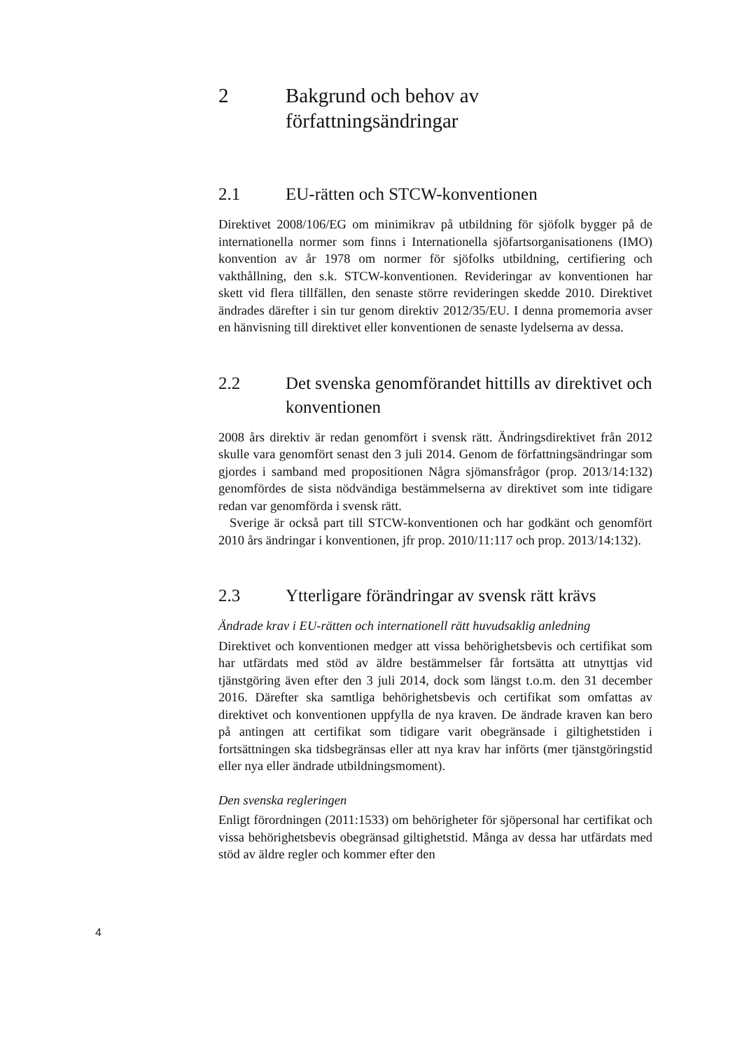2 Bakgrund och behov av författningsändringar
2.1 EU-rätten och STCW-konventionen
Direktivet 2008/106/EG om minimikrav på utbildning för sjöfolk bygger på de internationella normer som finns i Internationella sjöfartsorganisationens (IMO) konvention av år 1978 om normer för sjöfolks utbildning, certifiering och vakthållning, den s.k. STCW-konventionen. Revideringar av konventionen har skett vid flera tillfällen, den senaste större revideringen skedde 2010. Direktivet ändrades därefter i sin tur genom direktiv 2012/35/EU. I denna promemoria avser en hänvisning till direktivet eller konventionen de senaste lydelserna av dessa.
2.2 Det svenska genomförandet hittills av direktivet och konventionen
2008 års direktiv är redan genomfört i svensk rätt. Ändringsdirektivet från 2012 skulle vara genomfört senast den 3 juli 2014. Genom de författningsändringar som gjordes i samband med propositionen Några sjömansfrågor (prop. 2013/14:132) genomfördes de sista nödvändiga bestämmelserna av direktivet som inte tidigare redan var genomförda i svensk rätt.
Sverige är också part till STCW-konventionen och har godkänt och genomfört 2010 års ändringar i konventionen, jfr prop. 2010/11:117 och prop. 2013/14:132).
2.3 Ytterligare förändringar av svensk rätt krävs
Ändrade krav i EU-rätten och internationell rätt huvudsaklig anledning
Direktivet och konventionen medger att vissa behörighetsbevis och certifikat som har utfärdats med stöd av äldre bestämmelser får fortsätta att utnyttjas vid tjänstgöring även efter den 3 juli 2014, dock som längst t.o.m. den 31 december 2016. Därefter ska samtliga behörighetsbevis och certifikat som omfattas av direktivet och konventionen uppfylla de nya kraven. De ändrade kraven kan bero på antingen att certifikat som tidigare varit obegränsade i giltighetstiden i fortsättningen ska tidsbegränsas eller att nya krav har införts (mer tjänstgöringstid eller nya eller ändrade utbildningsmoment).
Den svenska regleringen
Enligt förordningen (2011:1533) om behörigheter för sjöpersonal har certifikat och vissa behörighetsbevis obegränsad giltighetstid. Många av dessa har utfärdats med stöd av äldre regler och kommer efter den
4